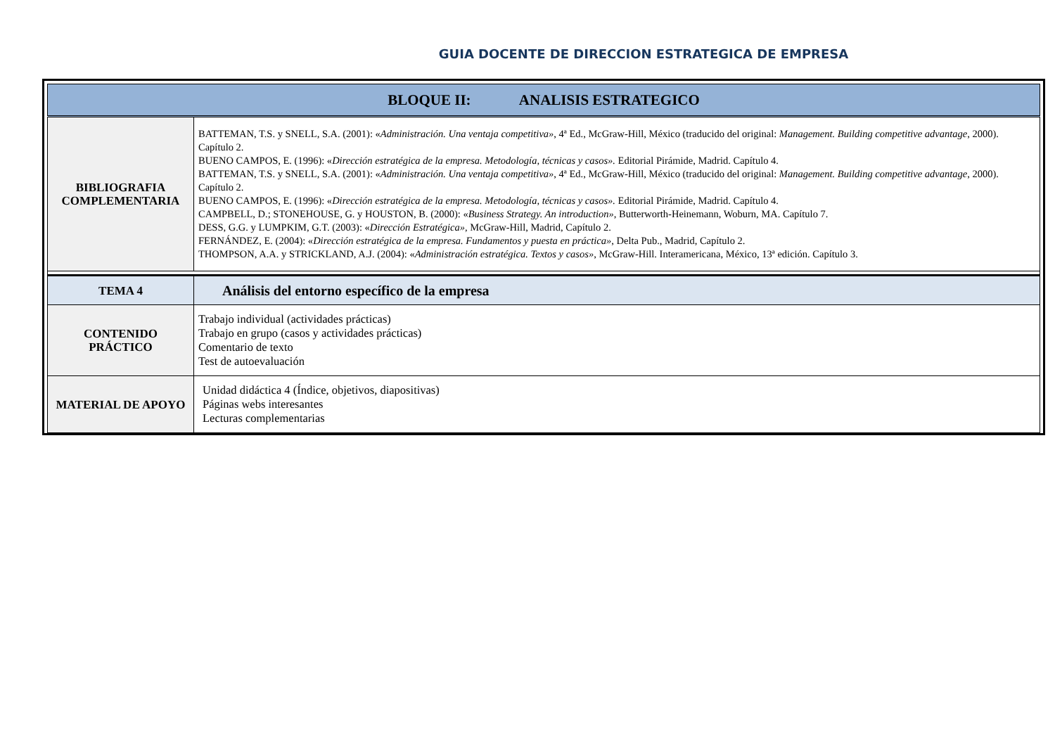GUIA DOCENTE DE DIRECCION ESTRATEGICA DE EMPRESA
| BLOQUE II: ANALISIS ESTRATEGICO | |
| BIBLIOGRAFIA COMPLEMENTARIA | BATTEMAN, T.S. y SNELL, S.A. (2001): « Administración. Una ventaja competitiva» , 4ª Ed., McGraw-Hill, México (traducido del original: Management. Building competitive advantage , 2000). Capítulo 2. BUENO CAMPOS, E. (1996): « Dirección estratégica de la empresa. Metodología, técnicas y casos». Editorial Pirámide, Madrid. Capítulo 4. BATTEMAN, T.S. y SNELL, S.A. (2001): « Administración. Una ventaja competitiva» , 4ª Ed., McGraw-Hill, México (traducido del original: Management. Building competitive advantage , 2000). Capítulo 2. BUENO CAMPOS, E. (1996): « Dirección estratégica de la empresa. Metodología, técnicas y casos». Editorial Pirámide, Madrid. Capítulo 4. CAMPBELL, D.; STONEHOUSE, G. y HOUSTON, B. (2000): « Business Strategy. An introduction» , Butterworth-Heinemann, Woburn, MA. Capítulo 7. DESS, G.G. y LUMPKIM, G.T. (2003): « Dirección Estratégica», McGraw-Hill, Madrid, Capítulo 2. FERNÁNDEZ, E. (2004): « Dirección estratégica de la empresa. Fundamentos y puesta en práctica» , Delta Pub., Madrid, Capítulo 2. THOMPSON, A.A. y STRICKLAND, A.J. (2004): « Administración estratégica. Textos y casos» , McGraw-Hill. Interamericana, México, 13ª edición. Capítulo 3. |
| TEMA 4 | Análisis del entorno específico de la empresa |
| CONTENIDO PRÁCTICO | Trabajo individual (actividades prácticas) Trabajo en grupo (casos y actividades prácticas) Comentario de texto Test de autoevaluación |
| MATERIAL DE APOYO | Unidad didáctica 4 (Índice, objetivos, diapositivas) Páginas webs interesantes Lecturas complementarias |